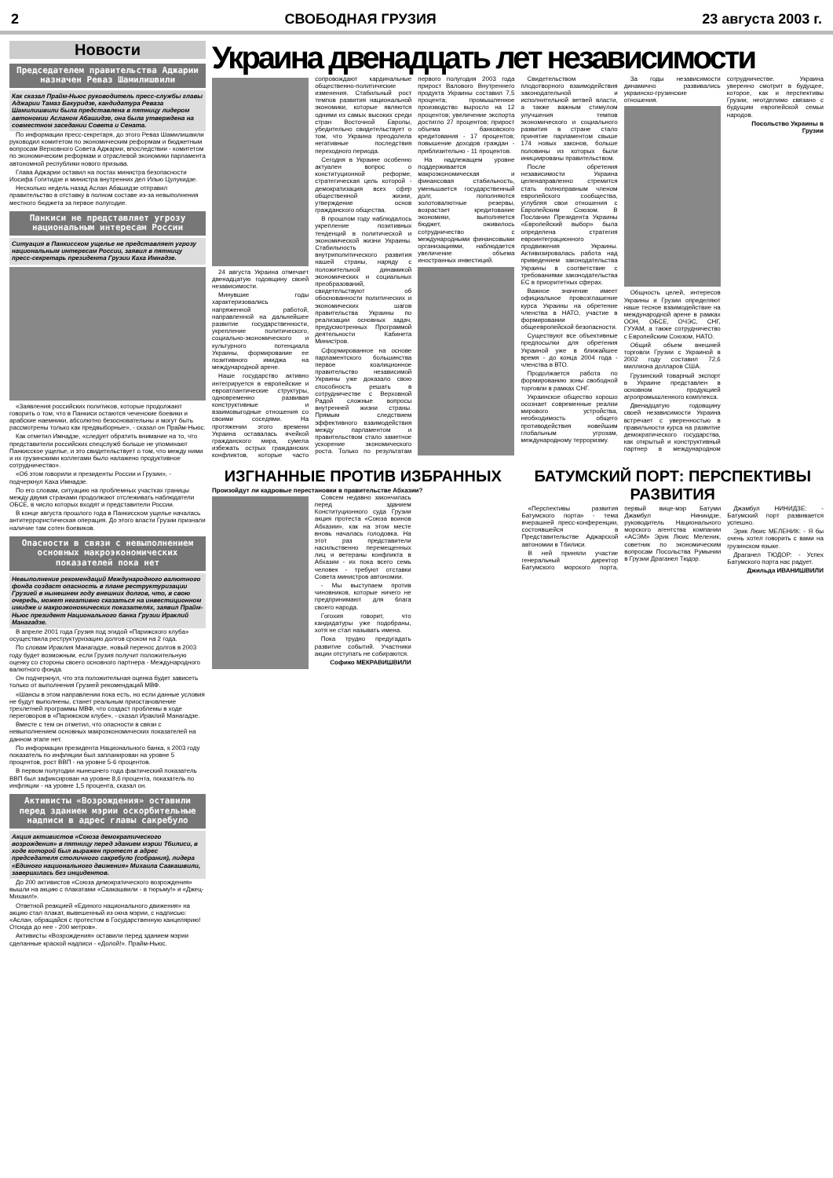2 СВОБОДНАЯ ГРУЗИЯ 23 августа 2003 г.
Новости
Председателем правительства Аджарии назначен Реваз Шамилишвили
Как сказал Прайм-Ньюс руководитель пресс-службы главы Аджарии Тамаз Бакуридзе, кандидатура Реваза Шамилишвили была представлена в пятницу лидером автономии Асланом Абашидзе, она была утверждена на совместном заседании Совета и Сената.
По информации пресс-секретаря, до этого Реваз Шамилишвили руководил комитетом по экономическим реформам и бюджетным вопросам Верховного Совета Аджарии, впоследствии - комитетом по экономическим реформам и отраслевой экономики парламента автономной республики нового призыва.
Глава Аджарии оставил на постах министра безопасности Иосифа Гогитидзе и министра внутренних дел Илью Цулукидзе.
Несколько недель назад Аслан Абашидзе отправил правительство в отставку в полном составе из-за невыполнения местного бюджета за первое полугодие.
Панкиси не представляет угрозу национальным интересам России
Ситуация в Панкисском ущелье не представляет угрозу национальным интересам России, заявил в пятницу пресс-секретарь президента Грузии Каха Имнадзе.
«Заявления российских политиков, которые продолжают говорить о том, что в Панкиси остаются чеченские боевики и арабские наемники, абсолютно безосновательны и могут быть рассмотрены только как предвыборные», - сказал он Прайм-Ньюс.
Как отметил Имнадзе, «следует обратить внимание на то, что представители российских спецслужб больше не упоминают Панкисское ущелье, и это свидетельствует о том, что между ними и их грузинскими коллегами было налажено продуктивное сотрудничество».
«Об этом говорили и президенты России и Грузии», - подчеркнул Каха Имнадзе.
По его словам, ситуацию на проблемных участках границы между двумя странами продолжают отслеживать наблюдатели ОБСЕ, в число которых входят и представители России.
В конце августа прошлого года в Панкисском ущелье началась антитеррористическая операция. До этого власти Грузии признали наличие там сотен боевиков.
Опасности в связи с невыполнением основных макроэкономических показателей пока нет
Невыполнение рекомендаций Международного валютного фонда создаст опасность в плане реструктуризации Грузией в нынешнем году внешних долгов, что, в свою очередь, может негативно сказаться на инвестиционном имидже и макроэкономических показателях, заявил Прайм-Ньюс президент Национального банка Грузии Ираклий Манагадзе.
В апреле 2001 года Грузия под эгидой «Парижского клуба» осуществила реструктуризацию долгов сроком на 2 года.
По словам Ираклия Манагадзе, новый перенос долгов в 2003 году будет возможным, если Грузия получит положительную оценку со стороны своего основного партнера - Международного валютного фонда.
Он подчеркнул, что эта положительная оценка будет зависеть только от выполнения Грузией рекомендаций МВФ.
«Шансы в этом направлении пока есть, но если данные условия не будут выполнены, станет реальным приостановление трехлетней программы МВФ, что создаст проблемы в ходе переговоров в «Парижском клубе», - сказал Ираклий Манагадзе.
Вместе с тем он отметил, что опасности в связи с невыполнением основных макроэкономических показателей на данном этапе нет.
По информации президента Национального банка, к 2003 году показатель по инфляции был запланирован на уровне 5 процентов, рост ВВП - на уровне 5-6 процентов.
В первом полугодии нынешнего года фактический показатель ВВП был зафиксирован на уровне 8,6 процента, показатель по инфляции - на уровне 1,5 процента, сказал он.
Активисты «Возрождения» оставили перед зданием мэрии оскорбительные надписи в адрес главы сакребуло
Акция активистов «Союза демократического возрождения» в пятницу перед зданием мэрии Тбилиси, в ходе которой был выражен протест в адрес председателя столичного сакребуло (собрания), лидера «Единого национального движения» Михаила Саакашвили, завершилась без инцидентов.
До 200 активистов «Союза демократического возрождения» вышли на акцию с плакатами «Саакашвили - в тюрьму!» и «Джец-Михаил!».
Ответной реакцией «Единого национального движения» на акцию стал плакат, вывешенный из окна мэрии, с надписью: «Аслан, обращайся с протестом в Государственную канцелярию! Отсюда до нее - 200 метров».
Активисты «Возрождения» оставили перед зданием мэрии сделанные краской надписи - «Долой!». Прайм-Ньюс.
Украина двенадцать лет независимости
24 августа Украина отмечает двенадцатую годовщину своей независимости.
Минувшие годы характеризовались напряженной работой, направленной на дальнейшее развитие государственности, укрепление политического, социально-экономического и культурного потенциала Украины, формирование ее позитивного имиджа на международной арене.
Наше государство активно интегрируется в европейские и евроатлантические структуры, одновременно развивая конструктивные и взаимовыгодные отношения со своими соседями. На протяжении этого времени Украина оставалась ячейкой гражданского мира, сумела избежать острых гражданских конфликтов, которые часто сопровождают кардинальные общественно-политические изменения. Стабильный рост темпов развития национальной экономики, которые являются одними из самых высоких среди стран Восточной Европы, убедительно свидетельствует о том, что Украина преодолела негативные последствия переходного периода.
Сегодня в Украине особенно актуален вопрос о конституционной реформе, стратегическая цель которой - демократизация всех сфер общественной жизни, утверждение основ гражданского общества.
В прошлом году наблюдалось укрепление позитивных тенденций в политической и экономической жизни Украины. Стабильность внутриполитического развития нашей страны, наряду с положительной динамикой экономических и социальных преобразований, свидетельствуют об обоснованности политических и экономических шагов правительства Украины по реализации основных задач, предусмотренных Программой деятельности Кабинета Министров.
Сформированное на основе парламентского большинства первое коалиционное правительство независимой Украины уже доказало свою способность решать в сотрудничестве с Верховной Радой сложные вопросы внутренней жизни страны. Прямым следствием эффективного взаимодействия между парламентом и правительством стало заметное ускорение экономического роста. Только по результатам первого полугодия 2003 года прирост Валового Внутреннего продукта Украины составил 7,5 процента; промышленное производство выросло на 12 процентов; увеличение экспорта достигло 27 процентов; прирост объема банковского кредитования - 17 процентов; повышение доходов граждан - приблизительно - 11 процентов.
На надлежащем уровне поддерживается макроэкономическая и финансовая стабильность, уменьшается государственный долг, пополняются золотовалютные резервы, возрастает кредитование экономики, выполняется бюджет, оживилось сотрудничество с международными финансовыми организациями, наблюдается увеличение объема иностранных инвестиций.
Свидетельством плодотворного взаимодействия законодательной и исполнительной ветвей власти, а также важным стимулом улучшения темпов экономического и социального развития в стране стало принятие парламентом свыше 174 новых законов, больше половины из которых были инициированы правительством.
После обретения независимости Украина целенаправленно стремится стать полноправным членом европейского сообщества, углубляя свои отношения с Европейским Союзом. В Послании Президента Украины «Европейский выбор» была определена стратегия евроинтеграционного продвижения Украины. Активизировалась работа над приведением законодательства Украины в соответствие с требованиями законодательства ЕС в приоритетных сферах.
Важное значение имеет официальное провозглашение курса Украины на обретение членства в НАТО, участие в формировании общеевропейской безопасности.
Существуют все объективные предпосылки для обретения Украиной уже в ближайшее время - до конца 2004 года - членства в ВТО.
Продолжается работа по формированию зоны свободной торговли в рамках СНГ.
Украинское общество хорошо осознает современные реалии мирового устройства, необходимость общего противодействия новейшим глобальным угрозам, международному терроризму.
За годы независимости динамично развивались украинско-грузинские отношения.
Общность целей, интересов Украины и Грузии определяют наше тесное взаимодействие на международной арене в рамках ООН, ОБСЕ, ОЧЭС, СНГ, ГУУАМ, а также сотрудничество с Европейским Союзом, НАТО.
Общий объем внешней торговли Грузии с Украиной в 2002 году составил 72,6 миллиона долларов США.
Грузинский товарный экспорт в Украине представлен в основном продукцией агропромышленного комплекса.
Двенадцатую годовщину своей независимости Украина встречает с уверенностью в правильности курса на развитие демократического государства, как открытый и конструктивный партнер в международном сотрудничестве. Украина уверенно смотрит в будущее, которое, как и перспективы Грузии, неотделимо связано с будущим европейской семьи народов.
Посольство Украины в Грузии
ИЗГНАННЫЕ ПРОТИВ ИЗБРАННЫХ
Произойдут ли кадровые перестановки в правительстве Абхазии?
Совсем недавно закончилась перед зданием Конституционного суда Грузии акция протеста «Союза воинов Абхазии», как на этом месте вновь началась голодовка. На этот раз представители насильственно перемещенных лиц и ветераны конфликта в Абхазии - их пока всего семь человек - требуют отставки Совета министров автономии.
- Мы выступаем против чиновников, которые ничего не предпринимают для блага своего народа.
Гогохия говорит, что кандидатуры уже подобраны, хотя не стал называть имена.
Пока трудно предугадать развитие событий. Участники акции отступать не собираются.
Софико МЕКРАВИШВИЛИ
БАТУМСКИЙ ПОРТ: ПЕРСПЕКТИВЫ РАЗВИТИЯ
«Перспективы развития Батумского порта» - тема вчерашней пресс-конференции, состоявшейся в Представительстве Аджарской автономии в Тбилиси.
В ней приняли участие генеральный директор Батумского морского порта, первый вице-мэр Батуми Джамбул Ниниидзе, руководитель Национального морского агентства компании «АСЭМ» Эрик Люис Меленик, советник по экономическим вопросам Посольства Румынии в Грузии Драганел Тюдор.
Джамбул НИНИДЗЕ: - Батумский порт развивается успешно.
Эрик Люис МЕЛЕНИК: - Я бы очень хотел говорить с вами на грузинском языке.
Драганел ТЮДОР: - Успех Батумского порта нас радует.
Джильда ИВАНИШВИЛИ